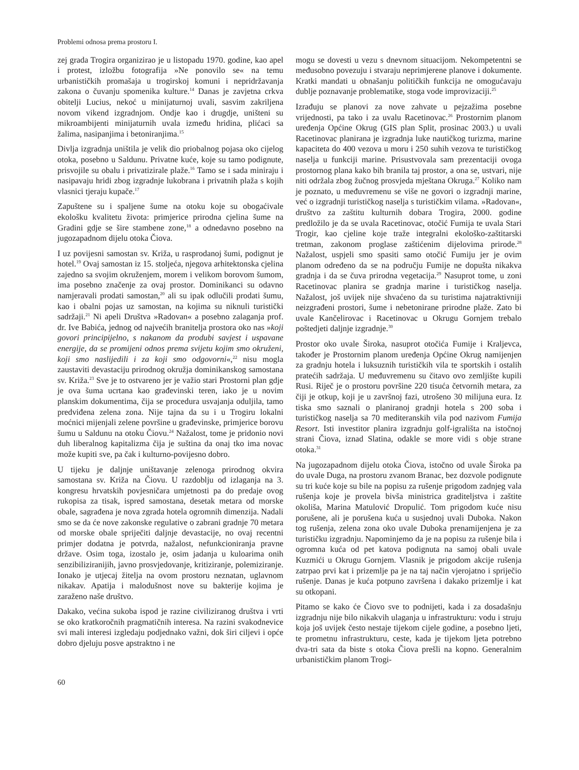Problemi odnosa prema prostoru I.
zej grada Trogira organizirao je u listopadu 1970. godine, kao apel i protest, izložbu fotografija »Ne ponovilo se« na temu urbanističkih promašaja u trogirskoj komuni i nepridržavanja zakona o čuvanju spomenika kulture.<sup>14</sup> Danas je zavjetna crkva obitelji Lucius, nekoć u minijaturnoj uvali, sasvim zakriljena novom vikend izgradnjom. Ondje kao i drugdje, uništeni su mikroambijenti minijaturnih uvala između hridina, plićaci sa žalima, nasipanjima i betoniranjima.<sup>15</sup>
Divlja izgradnja uništila je velik dio priobalnog pojasa oko cijelog otoka, posebno u Saldunu. Privatne kuće, koje su tamo podignute, prisvojile su obalu i privatizirale plaže.<sup>16</sup> Tamo se i sada miniraju i nasipavaju hridi zbog izgradnje lukobrana i privatnih plaža s kojih vlasnici tjeraju kupače.<sup>17</sup>
Zapuštene su i spaljene šume na otoku koje su obogaćivale ekološku kvalitetu života: primjerice prirodna cjelina šume na Gradini gdje se šire stambene zone,<sup>18</sup> a odnedavno posebno na jugozapadnom dijelu otoka Čiova.
I uz povijesni samostan sv. Križa, u rasprodanoj šumi, podignut je hotel.<sup>19</sup> Ovaj samostan iz 15. stoljeća, njegova arhitektonska cjelina zajedno sa svojim okruženjem, morem i velikom borovom šumom, ima posebno značenje za ovaj prostor. Dominikanci su odavno namjeravali prodati samostan,<sup>20</sup> ali su ipak odlučili prodati šumu, kao i obalni pojas uz samostan, na kojima su niknuli turistički sadržaji.<sup>21</sup> Ni apeli Društva »Radovan« a posebno zalaganja prof. dr. Ive Babića, jednog od najvećih branitelja prostora oko nas »koji govori principijelno, s nakanom da produbi savjest i uspavane energije, da se promijeni odnos prema svijetu kojim smo okruženi, koji smo naslijedili i za koji smo odgovorni«,<sup>22</sup> nisu mogla zaustaviti devastaciju prirodnog okružja dominikanskog samostana sv. Križa.<sup>23</sup> Sve je to ostvareno jer je važio stari Prostorni plan gdje je ova šuma ucrtana kao građevinski teren, iako je u novim planskim dokumentima, čija se procedura usvajanja oduljila, tamo predviđena zelena zona. Nije tajna da su i u Trogiru lokalni moćnici mijenjali zelene površine u građevinske, primjerice borovu šumu u Saldunu na otoku Čiovu.<sup>24</sup> Nažalost, tome je pridonio novi duh liberalnog kapitalizma čija je suština da onaj tko ima novac može kupiti sve, pa čak i kulturno-povijesno dobro.
U tijeku je daljnje uništavanje zelenoga prirodnog okvira samostana sv. Križa na Čiovu. U razdoblju od izlaganja na 3. kongresu hrvatskih povjesničara umjetnosti pa do predaje ovog rukopisa za tisak, ispred samostana, desetak metara od morske obale, sagrađena je nova zgrada hotela ogromnih dimenzija. Nadali smo se da će nove zakonske regulative o zabrani gradnje 70 metara od morske obale spriječiti daljnje devastacije, no ovaj recentni primjer dodatna je potvrda, nažalost, nefunkcioniranja pravne države. Osim toga, izostalo je, osim jadanja u kuloarima onih senzibiliziranijih, javno prosvjedovanje, kritiziranje, polemiziranje. Ionako je utjecaj žitelja na ovom prostoru neznatan, uglavnom nikakav. Apatija i malodušnost nove su bakterije kojima je zaraženo naše društvo.
Dakako, većina sukoba ispod je razine civiliziranog društva i vrti se oko kratkoročnih pragmatičnih interesa. Na razini svakodnevice svi mali interesi izgledaju podjednako važni, dok širi ciljevi i opće dobro djeluju posve apstraktno i ne
mogu se dovesti u vezu s dnevnom situacijom. Nekompetentni se međusobno povezuju i stvaraju neprimjerene planove i dokumente. Kratki mandati u obnašanju političkih funkcija ne omogućavaju dublje poznavanje problematike, stoga vode improvizaciji.<sup>25</sup>
Izrađuju se planovi za nove zahvate u pejzažima posebne vrijednosti, pa tako i za uvalu Racetinovac.<sup>26</sup> Prostornim planom uređenja Općine Okrug (GIS plan Split, prosinac 2003.) u uvali Racetinovac planirana je izgradnja luke nautičkog turizma, marine kapaciteta do 400 vezova u moru i 250 suhih vezova te turističkog naselja u funkciji marine. Prisustvovala sam prezentaciji ovoga prostornog plana kako bih branila taj prostor, a ona se, ustvari, nije niti održala zbog žučnog prosvjeda mještana Okruga.<sup>27</sup> Koliko nam je poznato, u međuvremenu se više ne govori o izgradnji marine, već o izgradnji turističkog naselja s turističkim vilama. »Radovan«, društvo za zaštitu kulturnih dobara Trogira, 2000. godine predložilo je da se uvala Racetinovac, otočić Fumija te uvala Stari Trogir, kao cjeline koje traže integralni ekološko-zaštitarski tretman, zakonom proglase zaštićenim dijelovima prirode.<sup>28</sup> Nažalost, uspjeli smo spasiti samo otočić Fumiju jer je ovim planom određeno da se na području Fumije ne dopušta nikakva gradnja i da se čuva prirodna vegetacija.<sup>29</sup> Nasuprot tome, u zoni Racetinovac planira se gradnja marine i turističkog naselja. Nažalost, još uvijek nije shvaćeno da su turistima najatraktivniji neizgrađeni prostori, šume i nebetonirane prirodne plaže. Zato bi uvale Kančelirovac i Racetinovac u Okrugu Gornjem trebalo poštedjeti daljnje izgradnje.<sup>30</sup>
Prostor oko uvale Široka, nasuprot otočića Fumije i Kraljevca, također je Prostornim planom uređenja Općine Okrug namijenjen za gradnju hotela i luksuznih turističkih vila te sportskih i ostalih pratećih sadržaja. U međuvremenu su čitavo ovo zemljište kupili Rusi. Riječ je o prostoru površine 220 tisuća četvornih metara, za čiji je otkup, koji je u završnoj fazi, utrošeno 30 milijuna eura. Iz tiska smo saznali o planiranoj gradnji hotela s 200 soba i turističkog naselja sa 70 mediteranskih vila pod nazivom Fumija Resort. Isti investitor planira izgradnju golf-igrališta na istočnoj strani Čiova, iznad Slatina, odakle se more vidi s obje strane otoka.<sup>31</sup>
Na jugozapadnom dijelu otoka Čiova, istočno od uvale Široka pa do uvale Duga, na prostoru zvanom Branac, bez dozvole podignute su tri kuće koje su bile na popisu za rušenje prigodom zadnjeg vala rušenja koje je provela bivša ministrica graditeljstva i zaštite okoliša, Marina Matulović Dropulić. Tom prigodom kuće nisu porušene, ali je porušena kuća u susjednoj uvali Duboka. Nakon tog rušenja, zelena zona oko uvale Duboka prenamijenjena je za turističku izgradnju. Napominjemo da je na popisu za rušenje bila i ogromna kuća od pet katova podignuta na samoj obali uvale Kuzmići u Okrugu Gornjem. Vlasnik je prigodom akcije rušenja zatrpao prvi kat i prizemlje pa je na taj način vjerojatno i spriječio rušenje. Danas je kuća potpuno završena i dakako prizemlje i kat su otkopani.
Pitamo se kako će Čiovo sve to podnijeti, kada i za dosadašnju izgradnju nije bilo nikakvih ulaganja u infrastrukturu: vodu i struju koja još uvijek često nestaje tijekom cijele godine, a posebno ljeti, te prometnu infrastrukturu, ceste, kada je tijekom ljeta potrebno dva-tri sata da biste s otoka Čiova prešli na kopno. Generalnim urbanističkim planom Trogi-
60